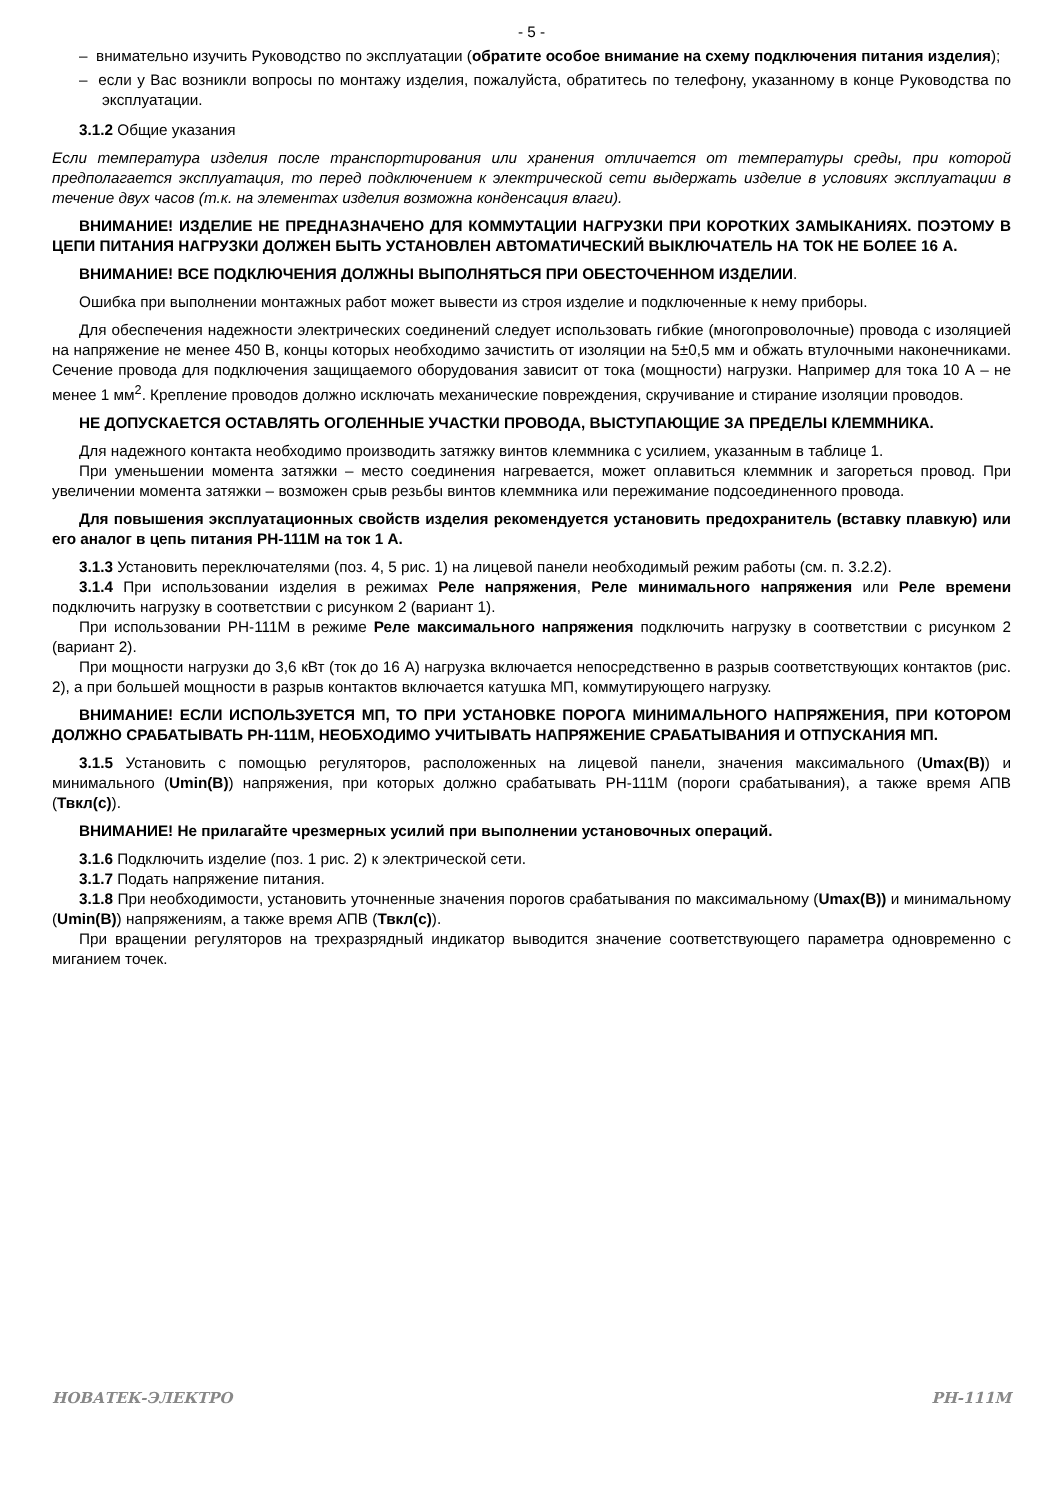- 5 -
– внимательно изучить Руководство по эксплуатации (обратите особое внимание на схему подключения питания изделия);
– если у Вас возникли вопросы по монтажу изделия, пожалуйста, обратитесь по телефону, указанному в конце Руководства по эксплуатации.
3.1.2 Общие указания
Если температура изделия после транспортирования или хранения отличается от температуры среды, при которой предполагается эксплуатация, то перед подключением к электрической сети выдержать изделие в условиях эксплуатации в течение двух часов (т.к. на элементах изделия возможна конденсация влаги).
ВНИМАНИЕ! ИЗДЕЛИЕ НЕ ПРЕДНАЗНАЧЕНО ДЛЯ КОММУТАЦИИ НАГРУЗКИ ПРИ КОРОТКИХ ЗАМЫКАНИЯХ. ПОЭТОМУ В ЦЕПИ ПИТАНИЯ НАГРУЗКИ ДОЛЖЕН БЫТЬ УСТАНОВЛЕН АВТОМАТИЧЕСКИЙ ВЫКЛЮЧАТЕЛЬ НА ТОК НЕ БОЛЕЕ 16 А.
ВНИМАНИЕ! ВСЕ ПОДКЛЮЧЕНИЯ ДОЛЖНЫ ВЫПОЛНЯТЬСЯ ПРИ ОБЕСТОЧЕННОМ ИЗДЕЛИИ.
Ошибка при выполнении монтажных работ может вывести из строя изделие и подключенные к нему приборы.
Для обеспечения надежности электрических соединений следует использовать гибкие (многопроволочные) провода с изоляцией на напряжение не менее 450 В, концы которых необходимо зачистить от изоляции на 5±0,5 мм и обжать втулочными наконечниками. Сечение провода для подключения защищаемого оборудования зависит от тока (мощности) нагрузки. Например для тока 10 А – не менее 1 мм<sup>2</sup>. Крепление проводов должно исключать механические повреждения, скручивание и стирание изоляции проводов.
НЕ ДОПУСКАЕТСЯ ОСТАВЛЯТЬ ОГОЛЕННЫЕ УЧАСТКИ ПРОВОДА, ВЫСТУПАЮЩИЕ ЗА ПРЕДЕЛЫ КЛЕММНИКА.
Для надежного контакта необходимо производить затяжку винтов клеммника с усилием, указанным в таблице 1.
При уменьшении момента затяжки – место соединения нагревается, может оплавиться клеммник и загореться провод. При увеличении момента затяжки – возможен срыв резьбы винтов клеммника или пережимание подсоединенного провода.
Для повышения эксплуатационных свойств изделия рекомендуется установить предохранитель (вставку плавкую) или его аналог в цепь питания РН-111М на ток 1 А.
3.1.3 Установить переключателями (поз. 4, 5 рис. 1) на лицевой панели необходимый режим работы (см. п. 3.2.2).
3.1.4 При использовании изделия в режимах Реле напряжения, Реле минимального напряжения или Реле времени подключить нагрузку в соответствии с рисунком 2 (вариант 1).
При использовании РН-111М в режиме Реле максимального напряжения подключить нагрузку в соответствии с рисунком 2 (вариант 2).
При мощности нагрузки до 3,6 кВт (ток до 16 А) нагрузка включается непосредственно в разрыв соответствующих контактов (рис. 2), а при большей мощности в разрыв контактов включается катушка МП, коммутирующего нагрузку.
ВНИМАНИЕ! ЕСЛИ ИСПОЛЬЗУЕТСЯ МП, ТО ПРИ УСТАНОВКЕ ПОРОГА МИНИМАЛЬНОГО НАПРЯЖЕНИЯ, ПРИ КОТОРОМ ДОЛЖНО СРАБАТЫВАТЬ РН-111М, НЕОБХОДИМО УЧИТЫВАТЬ НАПРЯЖЕНИЕ СРАБАТЫВАНИЯ И ОТПУСКАНИЯ МП.
3.1.5 Установить с помощью регуляторов, расположенных на лицевой панели, значения максимального (Umax(В)) и минимального (Umin(В)) напряжения, при которых должно срабатывать РН-111М (пороги срабатывания), а также время АПВ (Твкл(с)).
ВНИМАНИЕ! Не прилагайте чрезмерных усилий при выполнении установочных операций.
3.1.6 Подключить изделие (поз. 1 рис. 2) к электрической сети.
3.1.7 Подать напряжение питания.
3.1.8 При необходимости, установить уточненные значения порогов срабатывания по максимальному (Umax(В)) и минимальному (Umin(В)) напряжениям, а также время АПВ (Твкл(с)).
При вращении регуляторов на трехразрядный индикатор выводится значение соответствующего параметра одновременно с миганием точек.
НОВАТЕК-ЭЛЕКТРО РН-111М